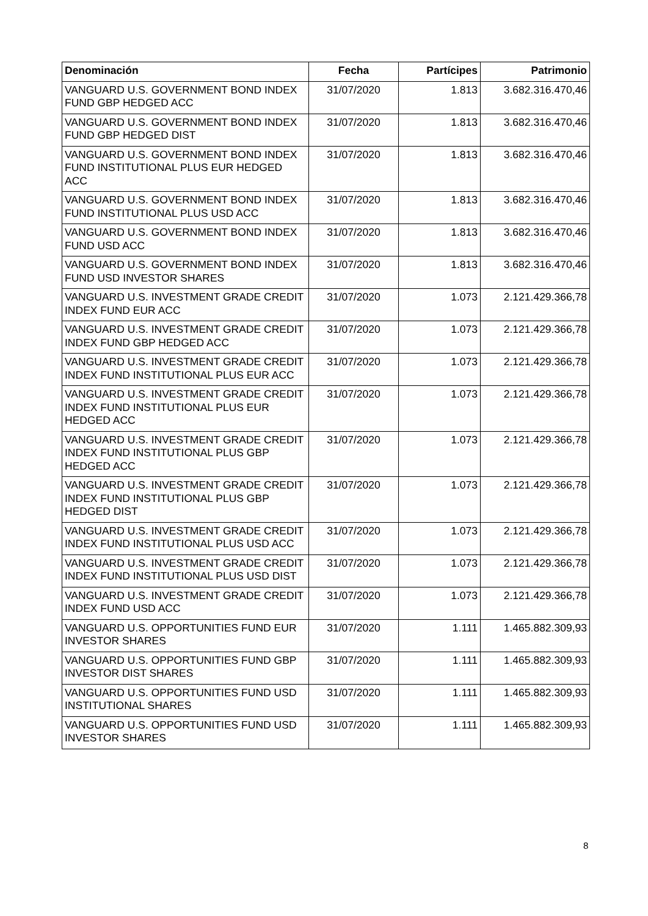| Denominación | Fecha | Partícipes | Patrimonio |
| --- | --- | --- | --- |
| VANGUARD U.S. GOVERNMENT BOND INDEX FUND GBP HEDGED ACC | 31/07/2020 | 1.813 | 3.682.316.470,46 |
| VANGUARD U.S. GOVERNMENT BOND INDEX FUND GBP HEDGED DIST | 31/07/2020 | 1.813 | 3.682.316.470,46 |
| VANGUARD U.S. GOVERNMENT BOND INDEX FUND INSTITUTIONAL PLUS EUR HEDGED ACC | 31/07/2020 | 1.813 | 3.682.316.470,46 |
| VANGUARD U.S. GOVERNMENT BOND INDEX FUND INSTITUTIONAL PLUS USD ACC | 31/07/2020 | 1.813 | 3.682.316.470,46 |
| VANGUARD U.S. GOVERNMENT BOND INDEX FUND USD ACC | 31/07/2020 | 1.813 | 3.682.316.470,46 |
| VANGUARD U.S. GOVERNMENT BOND INDEX FUND USD INVESTOR SHARES | 31/07/2020 | 1.813 | 3.682.316.470,46 |
| VANGUARD U.S. INVESTMENT GRADE CREDIT INDEX FUND EUR ACC | 31/07/2020 | 1.073 | 2.121.429.366,78 |
| VANGUARD U.S. INVESTMENT GRADE CREDIT INDEX FUND GBP HEDGED ACC | 31/07/2020 | 1.073 | 2.121.429.366,78 |
| VANGUARD U.S. INVESTMENT GRADE CREDIT INDEX FUND INSTITUTIONAL PLUS EUR ACC | 31/07/2020 | 1.073 | 2.121.429.366,78 |
| VANGUARD U.S. INVESTMENT GRADE CREDIT INDEX FUND INSTITUTIONAL PLUS EUR HEDGED ACC | 31/07/2020 | 1.073 | 2.121.429.366,78 |
| VANGUARD U.S. INVESTMENT GRADE CREDIT INDEX FUND INSTITUTIONAL PLUS GBP HEDGED ACC | 31/07/2020 | 1.073 | 2.121.429.366,78 |
| VANGUARD U.S. INVESTMENT GRADE CREDIT INDEX FUND INSTITUTIONAL PLUS GBP HEDGED DIST | 31/07/2020 | 1.073 | 2.121.429.366,78 |
| VANGUARD U.S. INVESTMENT GRADE CREDIT INDEX FUND INSTITUTIONAL PLUS USD ACC | 31/07/2020 | 1.073 | 2.121.429.366,78 |
| VANGUARD U.S. INVESTMENT GRADE CREDIT INDEX FUND INSTITUTIONAL PLUS USD DIST | 31/07/2020 | 1.073 | 2.121.429.366,78 |
| VANGUARD U.S. INVESTMENT GRADE CREDIT INDEX FUND USD ACC | 31/07/2020 | 1.073 | 2.121.429.366,78 |
| VANGUARD U.S. OPPORTUNITIES FUND EUR INVESTOR SHARES | 31/07/2020 | 1.111 | 1.465.882.309,93 |
| VANGUARD U.S. OPPORTUNITIES FUND GBP INVESTOR DIST SHARES | 31/07/2020 | 1.111 | 1.465.882.309,93 |
| VANGUARD U.S. OPPORTUNITIES FUND USD INSTITUTIONAL SHARES | 31/07/2020 | 1.111 | 1.465.882.309,93 |
| VANGUARD U.S. OPPORTUNITIES FUND USD INVESTOR SHARES | 31/07/2020 | 1.111 | 1.465.882.309,93 |
8